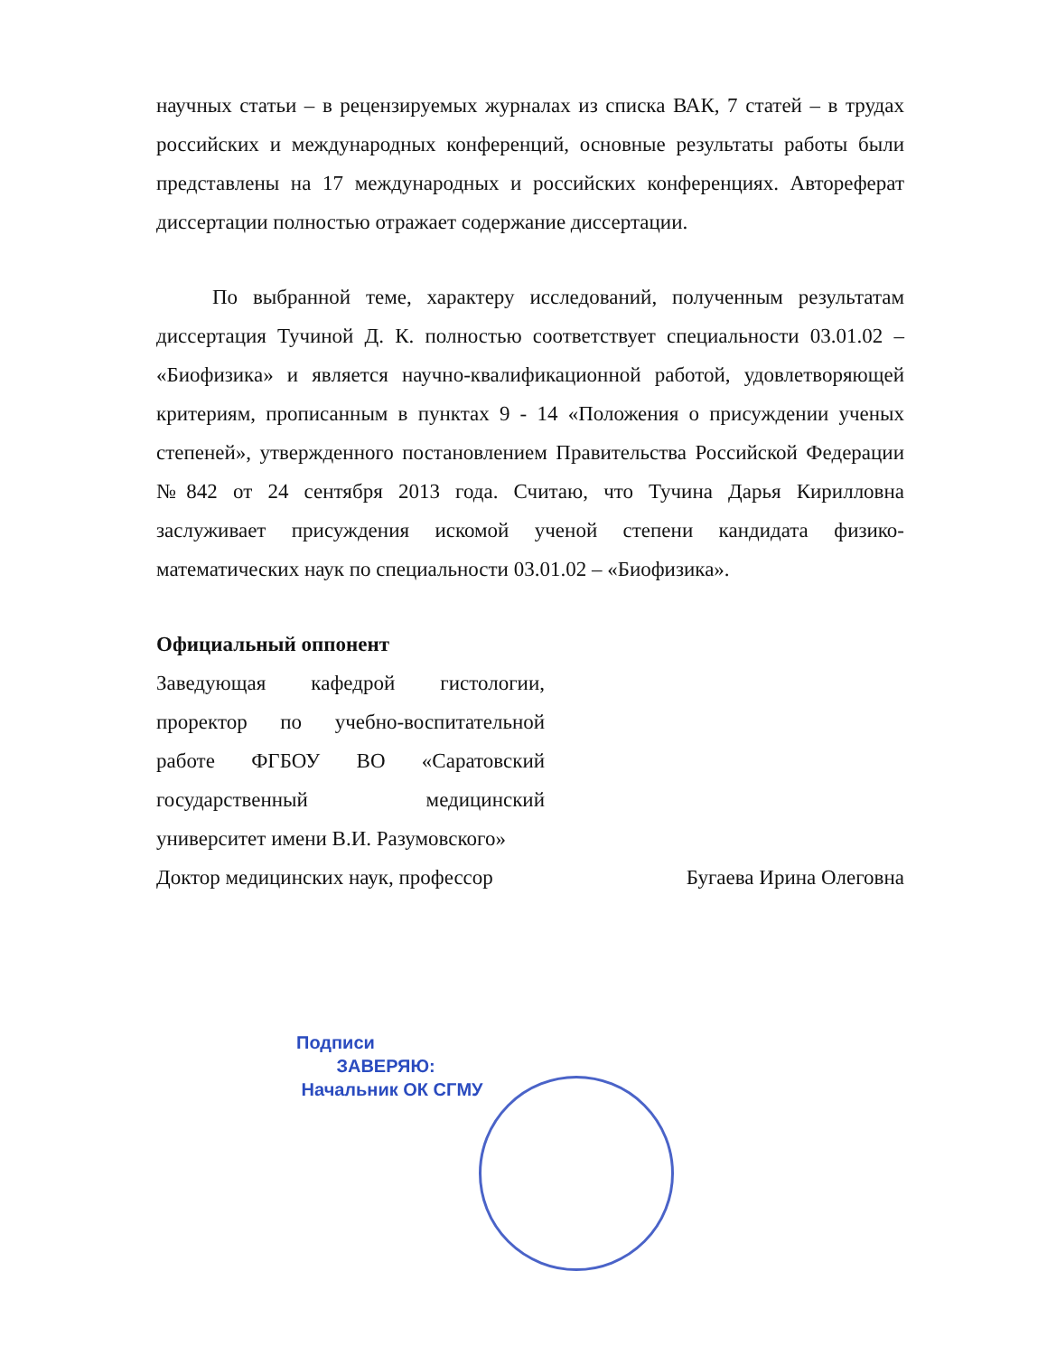научных статьи – в рецензируемых журналах из списка ВАК, 7 статей – в трудах российских и международных конференций, основные результаты работы были представлены на 17 международных и российских конференциях. Автореферат диссертации полностью отражает содержание диссертации.
По выбранной теме, характеру исследований, полученным результатам диссертация Тучиной Д. К. полностью соответствует специальности 03.01.02 – «Биофизика» и является научно-квалификационной работой, удовлетворяющей критериям, прописанным в пунктах 9 - 14 «Положения о присуждении ученых степеней», утвержденного постановлением Правительства Российской Федерации №842 от 24 сентября 2013 года. Считаю, что Тучина Дарья Кирилловна заслуживает присуждения искомой ученой степени кандидата физико-математических наук по специальности 03.01.02 – «Биофизика».
Официальный оппонент
Заведующая кафедрой гистологии, проректор по учебно-воспитательной работе ФГБОУ ВО «Саратовский государственный медицинский университет имени В.И. Разумовского»
Доктор медицинских наук, профессор Бугаева Ирина Олеговна
Подписи
ЗАВЕРЯЮ:
Начальник ОК СГМУ